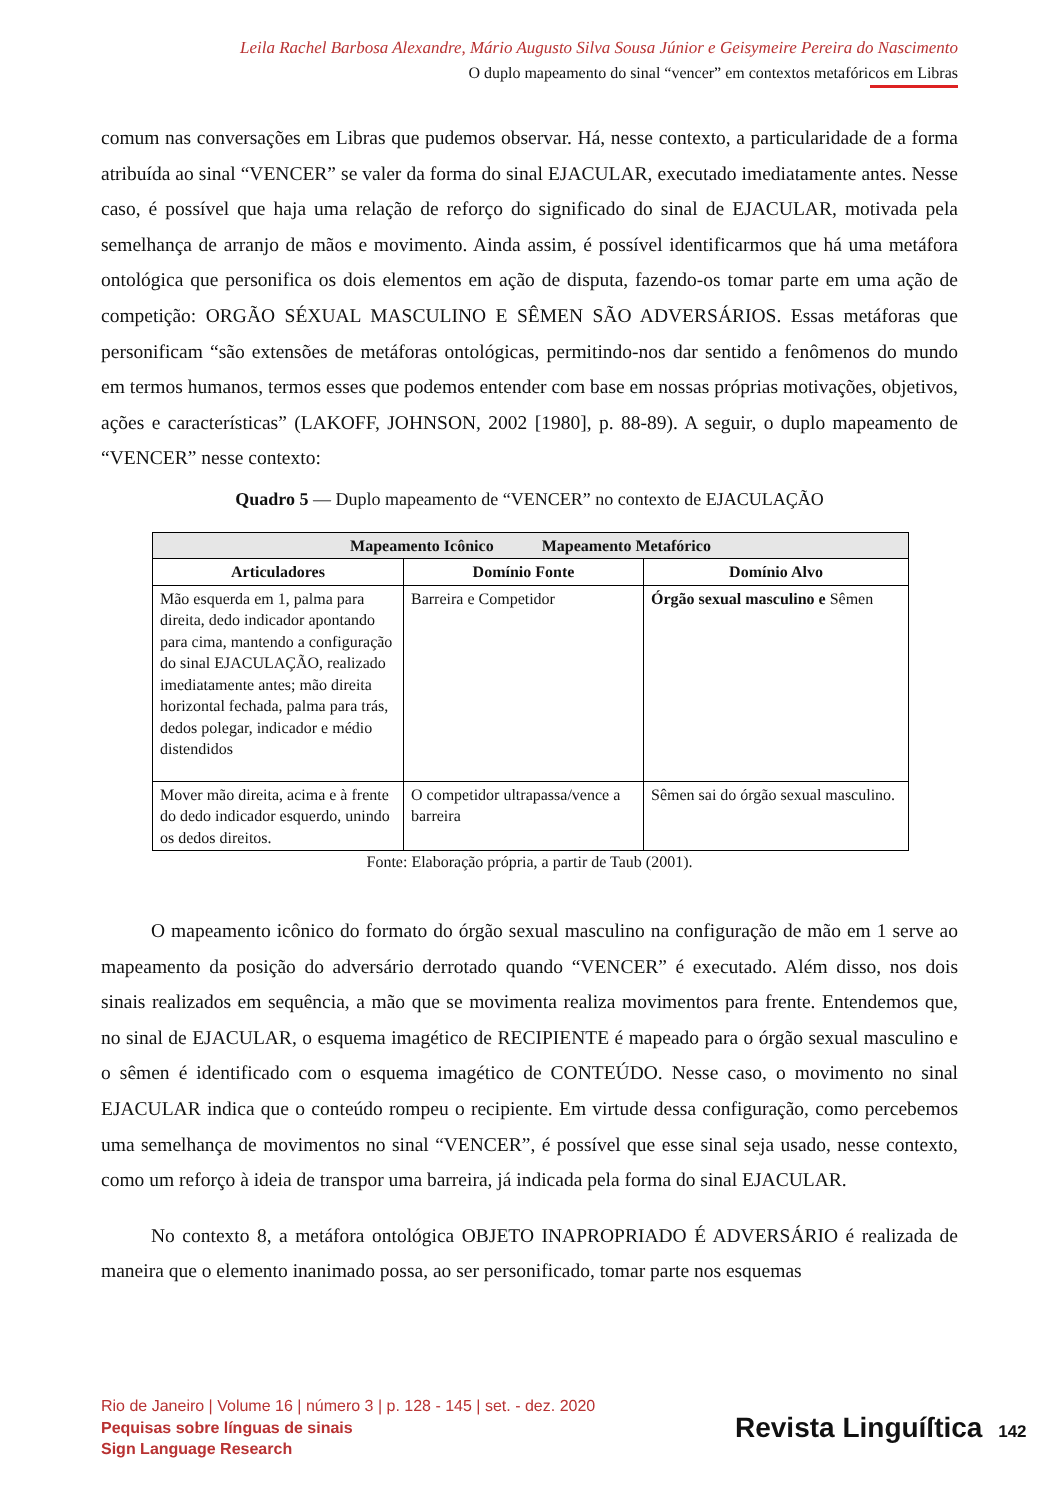Leila Rachel Barbosa Alexandre, Mário Augusto Silva Sousa Júnior e Geisymeire Pereira do Nascimento
O duplo mapeamento do sinal “vencer” em contextos metafóricos em Libras
comum nas conversações em Libras que pudemos observar. Há, nesse contexto, a particularidade de a forma atribuída ao sinal “VENCER” se valer da forma do sinal EJACULAR, executado imediatamente antes. Nesse caso, é possível que haja uma relação de reforço do significado do sinal de EJACULAR, motivada pela semelhança de arranjo de mãos e movimento. Ainda assim, é possível identificarmos que há uma metáfora ontológica que personifica os dois elementos em ação de disputa, fazendo-os tomar parte em uma ação de competição: ORGÃO SÉXUAL MASCULINO E SÊMEN SÃO ADVERSÁRIOS. Essas metáforas que personificam “são extensões de metáforas ontológicas, permitindo-nos dar sentido a fenômenos do mundo em termos humanos, termos esses que podemos entender com base em nossas próprias motivações, objetivos, ações e características” (LAKOFF, JOHNSON, 2002 [1980], p. 88-89). A seguir, o duplo mapeamento de “VENCER” nesse contexto:
Quadro 5 — Duplo mapeamento de “VENCER” no contexto de EJACULAÇÃO
| Mapeamento Icônico Mapeamento Metafórico | | |
| --- | --- | --- |
| Articuladores | Domínio Fonte | Domínio Alvo |
| Mão esquerda em 1, palma para direita, dedo indicador apontando para cima, mantendo a configuração do sinal EJACULAÇÃO, realizado imediatamente antes; mão direita horizontal fechada, palma para trás, dedos polegar, indicador e médio distendidos | Barreira e Competidor | Órgão sexual masculino e Sêmen |
| Mover mão direita, acima e à frente do dedo indicador esquerdo, unindo os dedos direitos. | O competidor ultrapassa/vence a barreira | Sêmen sai do órgão sexual masculino. |
Fonte: Elaboração própria, a partir de Taub (2001).
O mapeamento icônico do formato do órgão sexual masculino na configuração de mão em 1 serve ao mapeamento da posição do adversário derrotado quando “VENCER” é executado. Além disso, nos dois sinais realizados em sequência, a mão que se movimenta realiza movimentos para frente. Entendemos que, no sinal de EJACULAR, o esquema imagético de RECIPIENTE é mapeado para o órgão sexual masculino e o sêmen é identificado com o esquema imagético de CONTEÚDO. Nesse caso, o movimento no sinal EJACULAR indica que o conteúdo rompeu o recipiente. Em virtude dessa configuração, como percebemos uma semelhança de movimentos no sinal “VENCER”, é possível que esse sinal seja usado, nesse contexto, como um reforço à ideia de transpor uma barreira, já indicada pela forma do sinal EJACULAR.
No contexto 8, a metáfora ontológica OBJETO INAPROPRIADO É ADVERSÁRIO é realizada de maneira que o elemento inanimado possa, ao ser personificado, tomar parte nos esquemas
Rio de Janeiro | Volume 16 | número 3 | p. 128 - 145 | set. - dez. 2020
Pequisas sobre línguas de sinais
Sign Language Research
Revista Linguíſtica 142